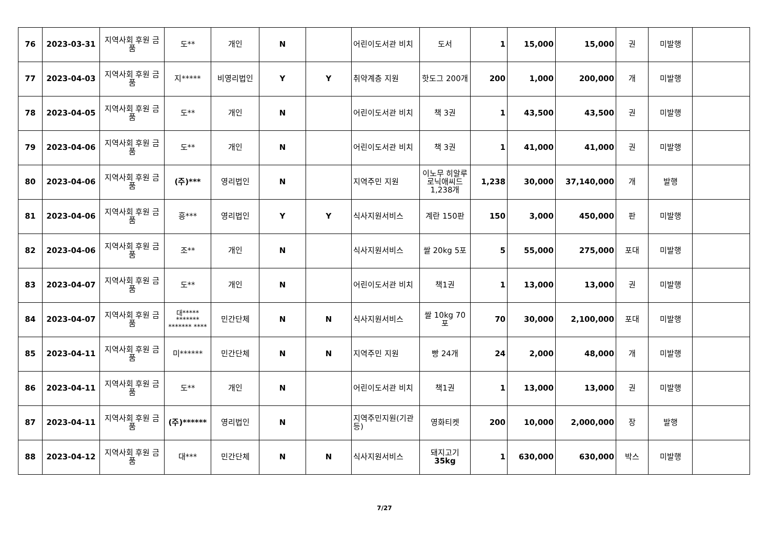| 76 | 2023-03-31 | 지역사회 후원 금품 | 도** | 개인 | N | | 어린이도서관 비치 | 도서 | 1 | 15,000 | 15,000 | 권 | 미발행 | |
| 77 | 2023-04-03 | 지역사회 후원 금품 | 지***** | 비영리법인 | Y | Y | 취약계층 지원 | 핫도그 200개 | 200 | 1,000 | 200,000 | 개 | 미발행 | |
| 78 | 2023-04-05 | 지역사회 후원 금품 | 도** | 개인 | N | | 어린이도서관 비치 | 책 3권 | 1 | 43,500 | 43,500 | 권 | 미발행 | |
| 79 | 2023-04-06 | 지역사회 후원 금품 | 도** | 개인 | N | | 어린이도서관 비치 | 책 3권 | 1 | 41,000 | 41,000 | 권 | 미발행 | |
| 80 | 2023-04-06 | 지역사회 후원 금품 | (주)*** | 영리법인 | N | | 지역주민 지원 | 이노무 히알루로닉애씨드 1,238개 | 1,238 | 30,000 | 37,140,000 | 개 | 발행 | |
| 81 | 2023-04-06 | 지역사회 후원 금품 | 흥*** | 영리법인 | Y | Y | 식사지원서비스 | 계란 150판 | 150 | 3,000 | 450,000 | 판 | 미발행 | |
| 82 | 2023-04-06 | 지역사회 후원 금품 | 조** | 개인 | N | | 식사지원서비스 | 쌀 20kg 5포 | 5 | 55,000 | 275,000 | 포대 | 미발행 | |
| 83 | 2023-04-07 | 지역사회 후원 금품 | 도** | 개인 | N | | 어린이도서관 비치 | 책1권 | 1 | 13,000 | 13,000 | 권 | 미발행 | |
| 84 | 2023-04-07 | 지역사회 후원 금품 | 대***** ******* ******* **** | 민간단체 | N | N | 식사지원서비스 | 쌀 10kg 70포 | 70 | 30,000 | 2,100,000 | 포대 | 미발행 | |
| 85 | 2023-04-11 | 지역사회 후원 금품 | 미****** | 민간단체 | N | N | 지역주민 지원 | 빵 24개 | 24 | 2,000 | 48,000 | 개 | 미발행 | |
| 86 | 2023-04-11 | 지역사회 후원 금품 | 도** | 개인 | N | | 어린이도서관 비치 | 책1권 | 1 | 13,000 | 13,000 | 권 | 미발행 | |
| 87 | 2023-04-11 | 지역사회 후원 금품 | (주)****** | 영리법인 | N | | 지역주민지원(기관 등) | 영화티켓 | 200 | 10,000 | 2,000,000 | 장 | 발행 | |
| 88 | 2023-04-12 | 지역사회 후원 금품 | 대*** | 민간단체 | N | N | 식사지원서비스 | 돼지고기 35kg | 1 | 630,000 | 630,000 | 박스 | 미발행 | |
7/27